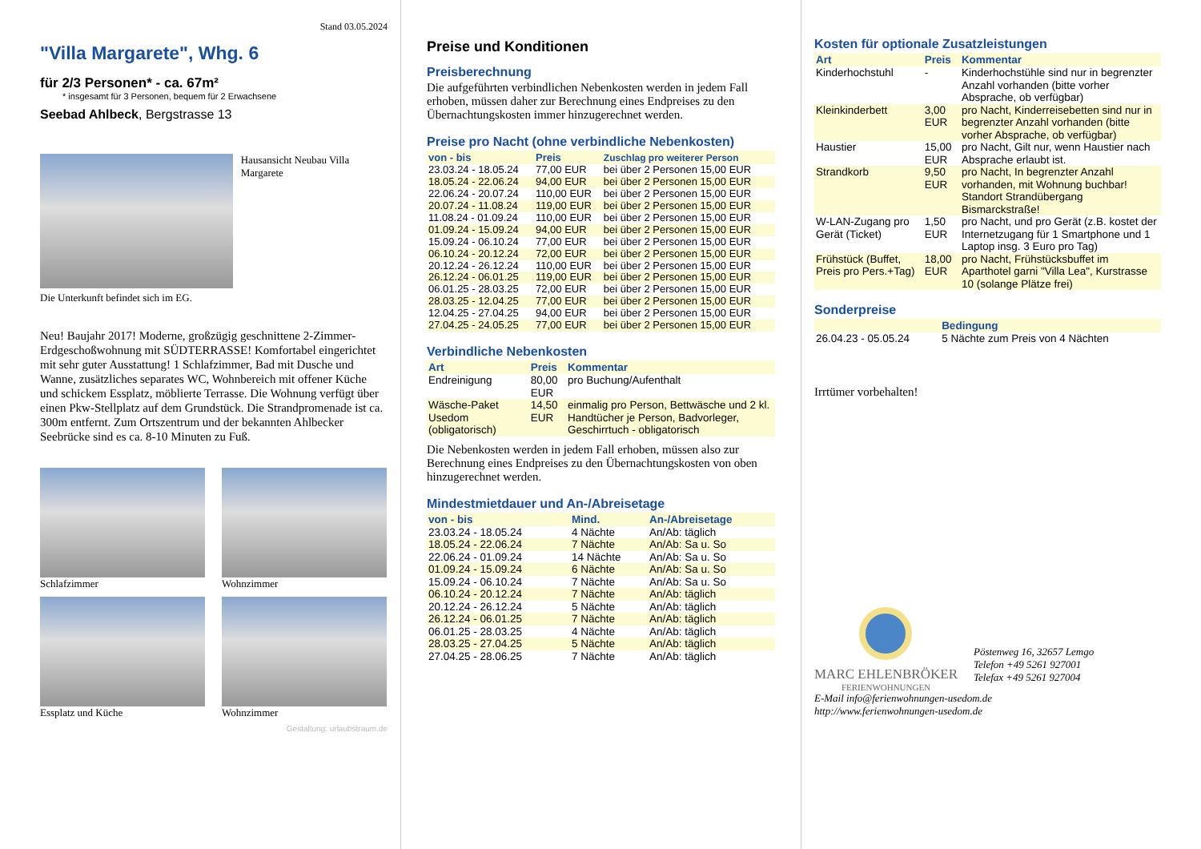Stand 03.05.2024
"Villa Margarete", Whg. 6
für 2/3 Personen* - ca. 67m²
* insgesamt für 3 Personen, bequem für 2 Erwachsene
Seebad Ahlbeck, Bergstrasse 13
Hausansicht Neubau Villa Margarete
Die Unterkunft befindet sich im EG.
Neu! Baujahr 2017! Moderne, großzügig geschnittene 2-Zimmer-Erdgeschoßwohnung mit SÜDTERRASSE! Komfortabel eingerichtet mit sehr guter Ausstattung! 1 Schlafzimmer, Bad mit Dusche und Wanne, zusätzliches separates WC, Wohnbereich mit offener Küche und schickem Essplatz, möblierte Terrasse. Die Wohnung verfügt über einen Pkw-Stellplatz auf dem Grundstück. Die Strandpromenade ist ca. 300m entfernt. Zum Ortszentrum und der bekannten Ahlbecker Seebrücke sind es ca. 8-10 Minuten zu Fuß.
Schlafzimmer
Wohnzimmer
Essplatz und Küche
Wohnzimmer
Gestaltung: urlaubstraum.de
Preise und Konditionen
Preisberechnung
Die aufgeführten verbindlichen Nebenkosten werden in jedem Fall erhoben, müssen daher zur Berechnung eines Endpreises zu den Übernachtungskosten immer hinzugerechnet werden.
Preise pro Nacht (ohne verbindliche Nebenkosten)
| von - bis | Preis | Zuschlag pro weiterer Person |
| --- | --- | --- |
| 23.03.24 - 18.05.24 | 77,00 EUR | bei über 2 Personen 15,00 EUR |
| 18.05.24 - 22.06.24 | 94,00 EUR | bei über 2 Personen 15,00 EUR |
| 22.06.24 - 20.07.24 | 110,00 EUR | bei über 2 Personen 15,00 EUR |
| 20.07.24 - 11.08.24 | 119,00 EUR | bei über 2 Personen 15,00 EUR |
| 11.08.24 - 01.09.24 | 110,00 EUR | bei über 2 Personen 15,00 EUR |
| 01.09.24 - 15.09.24 | 94,00 EUR | bei über 2 Personen 15,00 EUR |
| 15.09.24 - 06.10.24 | 77,00 EUR | bei über 2 Personen 15,00 EUR |
| 06.10.24 - 20.12.24 | 72,00 EUR | bei über 2 Personen 15,00 EUR |
| 20.12.24 - 26.12.24 | 110,00 EUR | bei über 2 Personen 15,00 EUR |
| 26.12.24 - 06.01.25 | 119,00 EUR | bei über 2 Personen 15,00 EUR |
| 06.01.25 - 28.03.25 | 72,00 EUR | bei über 2 Personen 15,00 EUR |
| 28.03.25 - 12.04.25 | 77,00 EUR | bei über 2 Personen 15,00 EUR |
| 12.04.25 - 27.04.25 | 94,00 EUR | bei über 2 Personen 15,00 EUR |
| 27.04.25 - 24.05.25 | 77,00 EUR | bei über 2 Personen 15,00 EUR |
Verbindliche Nebenkosten
| Art | Preis | Kommentar |
| --- | --- | --- |
| Endreinigung | 80,00 EUR | pro Buchung/Aufenthalt |
| Wäsche-Paket Usedom (obligatorisch) | 14,50 EUR | einmalig pro Person, Bettwäsche und 2 kl. Handtücher je Person, Badvorleger, Geschirrtuch - obligatorisch |
Die Nebenkosten werden in jedem Fall erhoben, müssen also zur Berechnung eines Endpreises zu den Übernachtungskosten von oben hinzugerechnet werden.
Mindestmietdauer und An-/Abreisetage
| von - bis | Mind. | An-/Abreisetage |
| --- | --- | --- |
| 23.03.24 - 18.05.24 | 4 Nächte | An/Ab: täglich |
| 18.05.24 - 22.06.24 | 7 Nächte | An/Ab: Sa u. So |
| 22.06.24 - 01.09.24 | 14 Nächte | An/Ab: Sa u. So |
| 01.09.24 - 15.09.24 | 6 Nächte | An/Ab: Sa u. So |
| 15.09.24 - 06.10.24 | 7 Nächte | An/Ab: Sa u. So |
| 06.10.24 - 20.12.24 | 7 Nächte | An/Ab: täglich |
| 20.12.24 - 26.12.24 | 5 Nächte | An/Ab: täglich |
| 26.12.24 - 06.01.25 | 7 Nächte | An/Ab: täglich |
| 06.01.25 - 28.03.25 | 4 Nächte | An/Ab: täglich |
| 28.03.25 - 27.04.25 | 5 Nächte | An/Ab: täglich |
| 27.04.25 - 28.06.25 | 7 Nächte | An/Ab: täglich |
Kosten für optionale Zusatzleistungen
| Art | Preis | Kommentar |
| --- | --- | --- |
| Kinderhochstuhl | - | Kinderhochstühle sind nur in begrenzter Anzahl vorhanden (bitte vorher Absprache, ob verfügbar) |
| Kleinkinderbett | 3,00 EUR | pro Nacht, Kinderreisebetten sind nur in begrenzter Anzahl vorhanden (bitte vorher Absprache, ob verfügbar) |
| Haustier | 15,00 EUR | pro Nacht, Gilt nur, wenn Haustier nach Absprache erlaubt ist. |
| Strandkorb | 9,50 EUR | pro Nacht, In begrenzter Anzahl vorhanden, mit Wohnung buchbar! Standort Strandübergang Bismarckstraße! |
| W-LAN-Zugang pro Gerät (Ticket) | 1,50 EUR | pro Nacht, und pro Gerät (z.B. kostet der Internetzugang für 1 Smartphone und 1 Laptop insg. 3 Euro pro Tag) |
| Frühstück (Buffet, Preis pro Pers.+Tag) | 18,00 EUR | pro Nacht, Frühstücksbuffet im Aparthotel garni "Villa Lea", Kurstrasse 10 (solange Plätze frei) |
Sonderpreise
| | Bedingung |
| --- | --- |
| 26.04.23 - 05.05.24 | 5 Nächte zum Preis von 4 Nächten |
Irrtümer vorbehalten!
MARC EHLENBRÖKER
FERIENWOHNUNGEN
Pöstenweg 16, 32657 Lemgo
Telefon +49 5261 927001
Telefax +49 5261 927004
E-Mail info@ferienwohnungen-usedom.de
http://www.ferienwohnungen-usedom.de